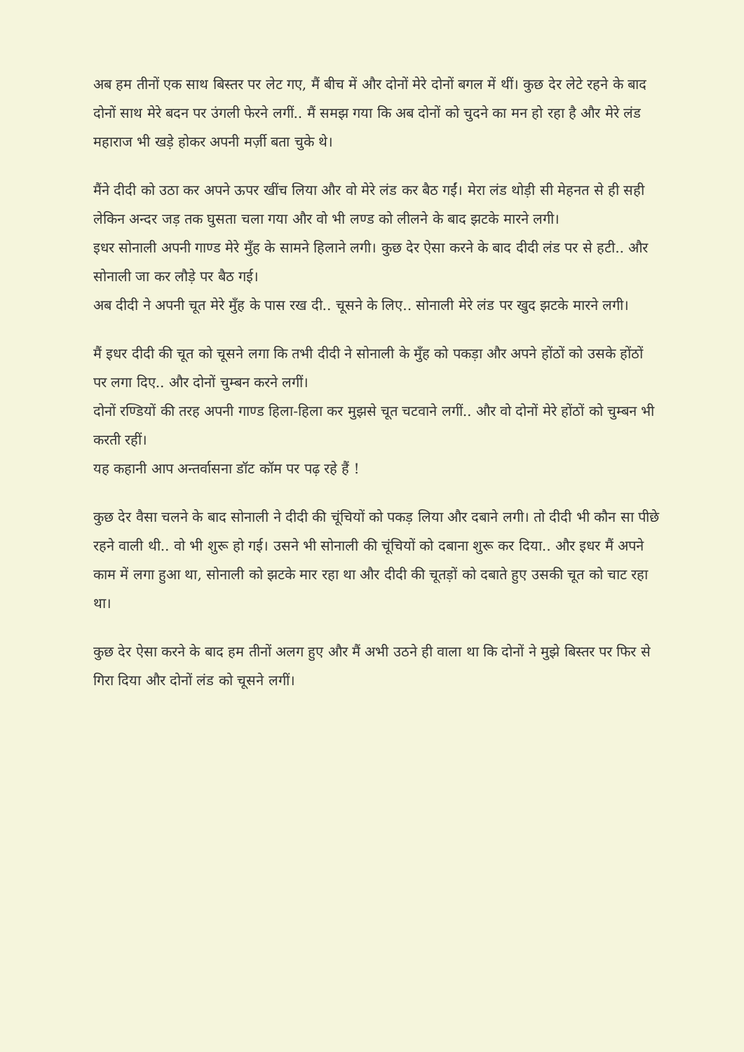अब हम तीनों एक साथ बिस्तर पर लेट गए, मैं बीच में और दोनों मेरे दोनों बगल में थीं। कुछ देर लेटे रहने के बाद दोनों साथ मेरे बदन पर उंगली फेरने लगीं.. मैं समझ गया कि अब दोनों को चुदने का मन हो रहा है और मेरे लंड महाराज भी खड़े होकर अपनी मर्ज़ी बता चुके थे।
मैंने दीदी को उठा कर अपने ऊपर खींच लिया और वो मेरे लंड कर बैठ गईं। मेरा लंड थोड़ी सी मेहनत से ही सही लेकिन अन्दर जड़ तक घुसता चला गया और वो भी लण्ड को लीलने के बाद झटके मारने लगी।
इधर सोनाली अपनी गाण्ड मेरे मुँह के सामने हिलाने लगी। कुछ देर ऐसा करने के बाद दीदी लंड पर से हटी.. और सोनाली जा कर लौड़े पर बैठ गई।
अब दीदी ने अपनी चूत मेरे मुँह के पास रख दी.. चूसने के लिए.. सोनाली मेरे लंड पर खुद झटके मारने लगी।
मैं इधर दीदी की चूत को चूसने लगा कि तभी दीदी ने सोनाली के मुँह को पकड़ा और अपने होंठों को उसके होंठों पर लगा दिए.. और दोनों चुम्बन करने लगीं।
दोनों रण्डियों की तरह अपनी गाण्ड हिला-हिला कर मुझसे चूत चटवाने लगीं.. और वो दोनों मेरे होंठों को चुम्बन भी करती रहीं।
यह कहानी आप अन्तर्वासना डॉट कॉम पर पढ़ रहे हैं !
कुछ देर वैसा चलने के बाद सोनाली ने दीदी की चूंचियों को पकड़ लिया और दबाने लगी। तो दीदी भी कौन सा पीछे रहने वाली थी.. वो भी शुरू हो गई। उसने भी सोनाली की चूंचियों को दबाना शुरू कर दिया.. और इधर मैं अपने काम में लगा हुआ था, सोनाली को झटके मार रहा था और दीदी की चूतड़ों को दबाते हुए उसकी चूत को चाट रहा था।
कुछ देर ऐसा करने के बाद हम तीनों अलग हुए और मैं अभी उठने ही वाला था कि दोनों ने मुझे बिस्तर पर फिर से गिरा दिया और दोनों लंड को चूसने लगीं।